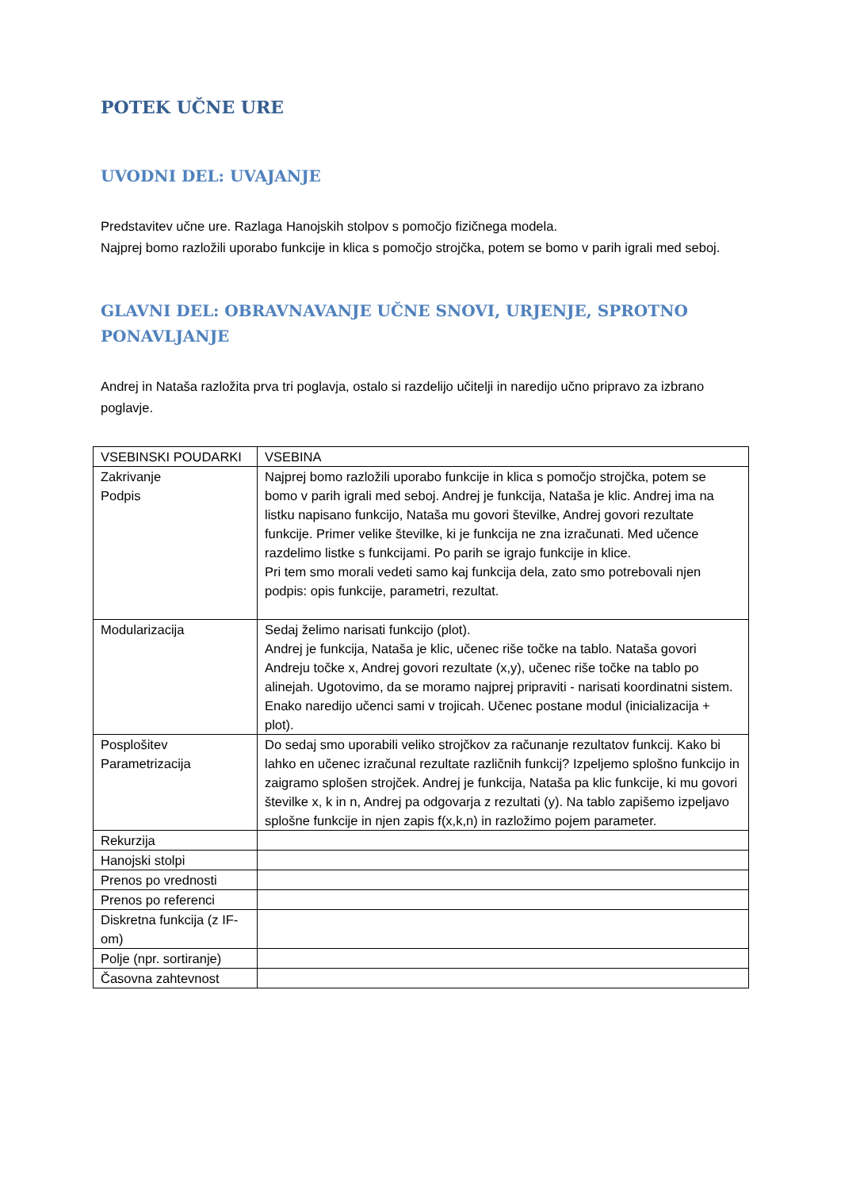POTEK UČNE URE
UVODNI DEL: UVAJANJE
Predstavitev učne ure. Razlaga Hanojskih stolpov s pomočjo fizičnega modela.
Najprej bomo razložili uporabo funkcije in klica s pomočjo strojčka, potem se bomo v parih igrali med seboj.
GLAVNI DEL: OBRAVNAVANJE UČNE SNOVI, URJENJE, SPROTNO PONAVLJANJE
Andrej in Nataša razložita prva tri poglavja, ostalo si razdelijo učitelji in naredijo učno pripravo za izbrano poglavje.
| VSEBINSKI POUDARKI | VSEBINA |
| Zakrivanje Podpis | Najprej bomo razložili uporabo funkcije in klica s pomočjo strojčka, potem se bomo v parih igrali med seboj. Andrej je funkcija, Nataša je klic. Andrej ima na listku napisano funkcijo, Nataša mu govori številke, Andrej govori rezultate funkcije. Primer velike številke, ki je funkcija ne zna izračunati. Med učence razdelimo listke s funkcijami. Po parih se igrajo funkcije in klice. Pri tem smo morali vedeti samo kaj funkcija dela, zato smo potrebovali njen podpis: opis funkcije, parametri, rezultat. |
| Modularizacija | Sedaj želimo narisati funkcijo (plot). Andrej je funkcija, Nataša je klic, učenec riše točke na tablo. Nataša govori Andreju točke x, Andrej govori rezultate (x,y), učenec riše točke na tablo po alinejah. Ugotovimo, da se moramo najprej pripraviti - narisati koordinatni sistem. Enako naredijo učenci sami v trojicah. Učenec postane modul (inicializacija + plot). |
| Posplošitev Parametrizacija | Do sedaj smo uporabili veliko strojčkov za računanje rezultatov funkcij. Kako bi lahko en učenec izračunal rezultate različnih funkcij? Izpeljemo splošno funkcijo in zaigramo splošen strojček. Andrej je funkcija, Nataša pa klic funkcije, ki mu govori številke x, k in n, Andrej pa odgovarja z rezultati (y). Na tablo zapišemo izpeljavo splošne funkcije in njen zapis f(x,k,n) in razložimo pojem parameter. |
| Rekurzija | |
| Hanojski stolpi | |
| Prenos po vrednosti | |
| Prenos po referenci | |
| Diskretna funkcija (z IF-om) | |
| Polje (npr. sortiranje) | |
| Časovna zahtevnost | |